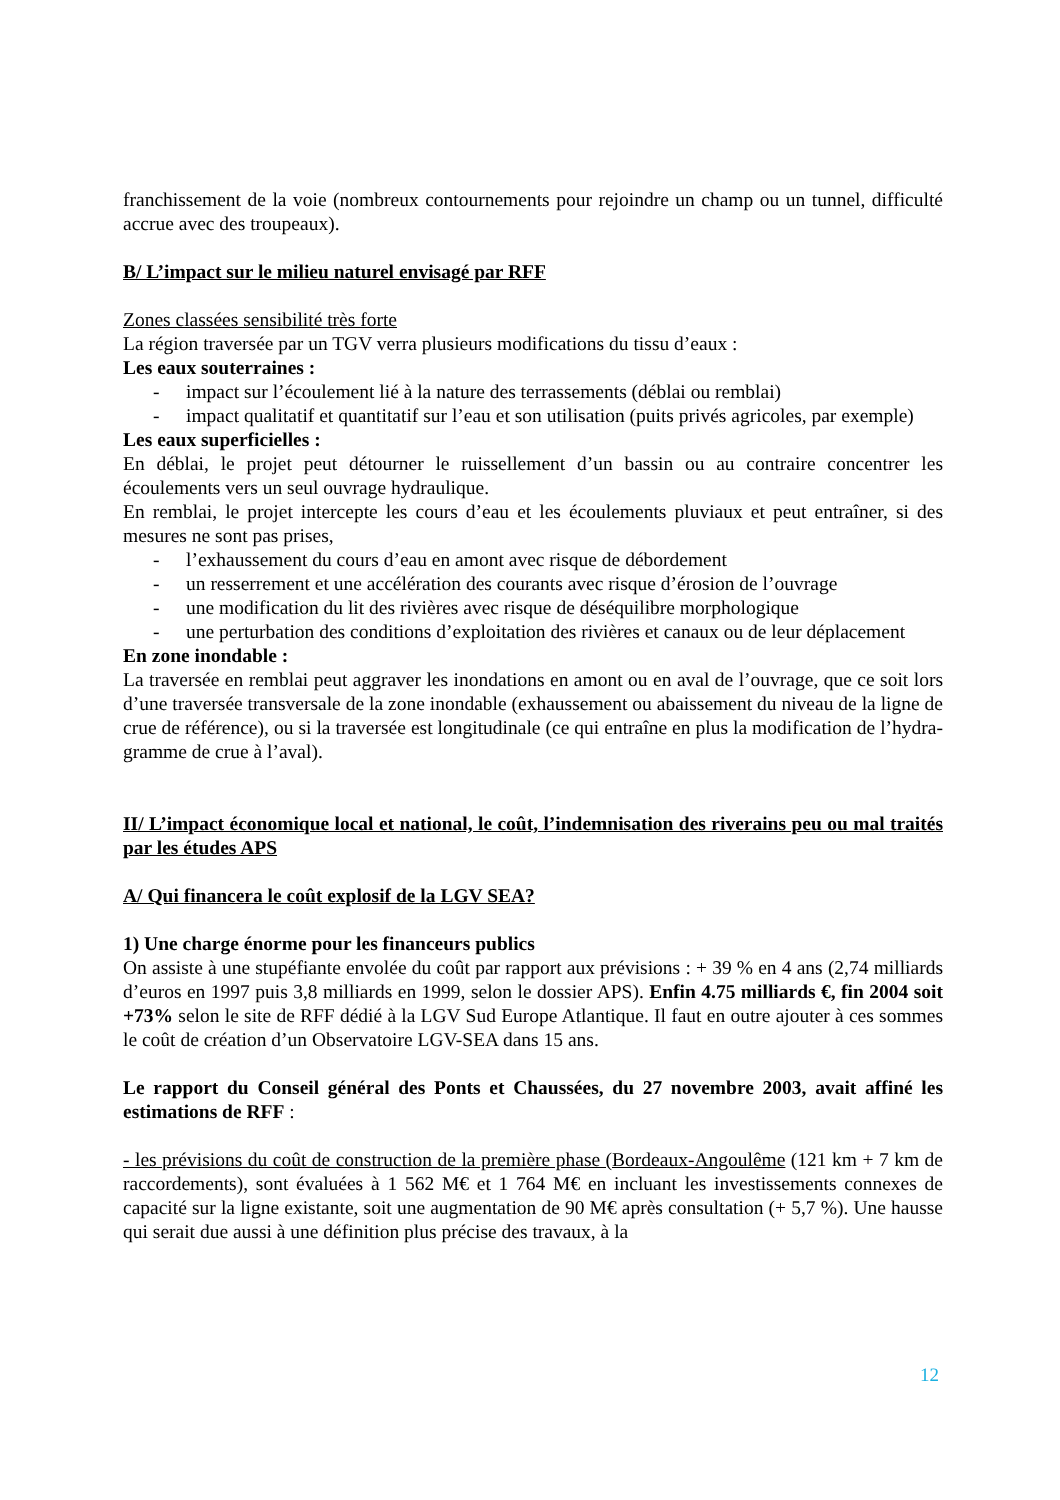franchissement de la voie (nombreux contournements pour rejoindre un champ ou un tunnel, difficulté accrue avec des troupeaux).
B/ L’impact sur le milieu naturel envisagé par RFF
Zones classées sensibilité très forte
La région traversée par un TGV verra plusieurs modifications du tissu d’eaux :
Les eaux souterraines :
- impact sur l’écoulement lié à la nature des terrassements (déblai ou remblai)
- impact qualitatif et quantitatif sur l’eau et son utilisation (puits privés agricoles, par exemple)
Les eaux superficielles :
En déblai, le projet peut détourner le ruissellement d’un bassin ou au contraire concentrer les écoulements vers un seul ouvrage hydraulique.
En remblai, le projet intercepte les cours d’eau et les écoulements pluviaux et peut entraîner, si des mesures ne sont pas prises,
- l’exhaussement du cours d’eau en amont avec risque de débordement
- un resserrement et une accélération des courants avec risque d’érosion de l’ouvrage
- une modification du lit des rivières avec risque de déséquilibre morphologique
- une perturbation des conditions d’exploitation des rivières et canaux ou de leur déplacement
En zone inondable :
La traversée en remblai peut aggraver les inondations en amont ou en aval de l’ouvrage, que ce soit lors d’une traversée transversale de la zone inondable (exhaussement ou abaissement du niveau de la ligne de crue de référence), ou si la traversée est longitudinale (ce qui entraîne en plus la modification de l’hydra-gramme de crue à l’aval).
II/ L’impact économique local et national, le coût, l’indemnisation des riverains peu ou mal traités par les études APS
A/ Qui financera le coût explosif de la LGV SEA?
1) Une charge énorme pour les financeurs publics
On assiste à une stupéfiante envolée du coût par rapport aux prévisions : + 39 % en 4 ans (2,74 milliards d’euros en 1997 puis 3,8 milliards en 1999, selon le dossier APS). Enfin 4.75 milliards €, fin 2004 soit +73% selon le site de RFF dédié à la LGV Sud Europe Atlantique. Il faut en outre ajouter à ces sommes le coût de création d’un Observatoire LGV-SEA dans 15 ans.
Le rapport du Conseil général des Ponts et Chaussées, du 27 novembre 2003, avait affiné les estimations de RFF :
- les prévisions du coût de construction de la première phase (Bordeaux-Angoulême (121 km + 7 km de raccordements), sont évaluées à 1 562 M€ et 1 764 M€ en incluant les investissements connexes de capacité sur la ligne existante, soit une augmentation de 90 M€ après consultation (+ 5,7 %). Une hausse qui serait due aussi à une définition plus précise des travaux, à la
12